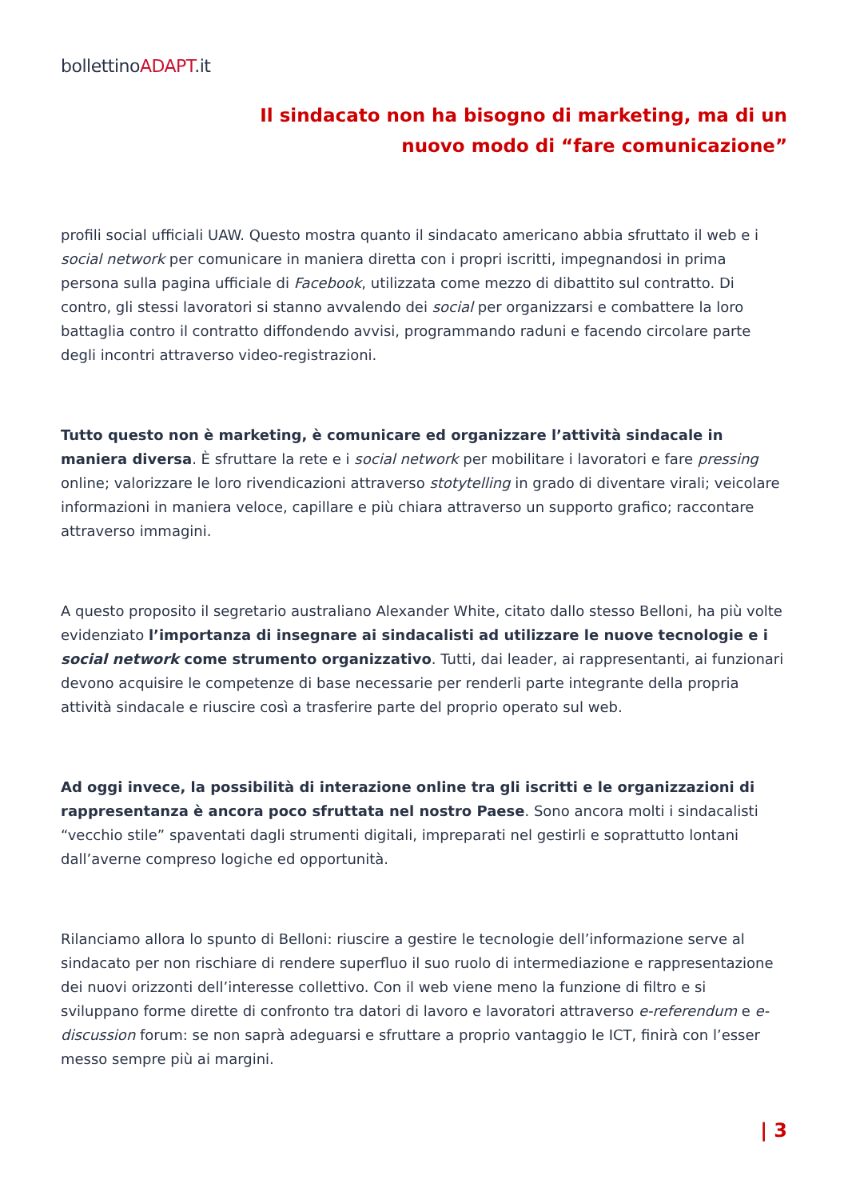bollettinoADAPT.it
Il sindacato non ha bisogno di marketing, ma di un
nuovo modo di “fare comunicazione”
profili social ufficiali UAW. Questo mostra quanto il sindacato americano abbia sfruttato il web e i social network per comunicare in maniera diretta con i propri iscritti, impegnandosi in prima persona sulla pagina ufficiale di Facebook, utilizzata come mezzo di dibattito sul contratto. Di contro, gli stessi lavoratori si stanno avvalendo dei social per organizzarsi e combattere la loro battaglia contro il contratto diffondendo avvisi, programmando raduni e facendo circolare parte degli incontri attraverso video-registrazioni.
Tutto questo non è marketing, è comunicare ed organizzare l’attività sindacale in maniera diversa. È sfruttare la rete e i social network per mobilitare i lavoratori e fare pressing online; valorizzare le loro rivendicazioni attraverso stotytelling in grado di diventare virali; veicolare informazioni in maniera veloce, capillare e più chiara attraverso un supporto grafico; raccontare attraverso immagini.
A questo proposito il segretario australiano Alexander White, citato dallo stesso Belloni, ha più volte evidenziato l’importanza di insegnare ai sindacalisti ad utilizzare le nuove tecnologie e i social network come strumento organizzativo. Tutti, dai leader, ai rappresentanti, ai funzionari devono acquisire le competenze di base necessarie per renderli parte integrante della propria attività sindacale e riuscire così a trasferire parte del proprio operato sul web.
Ad oggi invece, la possibilità di interazione online tra gli iscritti e le organizzazioni di rappresentanza è ancora poco sfruttata nel nostro Paese. Sono ancora molti i sindacalisti “vecchio stile” spaventati dagli strumenti digitali, impreparati nel gestirli e soprattutto lontani dall’averne compreso logiche ed opportunità.
Rilanciamo allora lo spunto di Belloni: riuscire a gestire le tecnologie dell’informazione serve al sindacato per non rischiare di rendere superfluo il suo ruolo di intermediazione e rappresentazione dei nuovi orizzonti dell’interesse collettivo. Con il web viene meno la funzione di filtro e si sviluppano forme dirette di confronto tra datori di lavoro e lavoratori attraverso e-referendum e e-discussion forum: se non saprà adeguarsi e sfruttare a proprio vantaggio le ICT, finirà con l’esser messo sempre più ai margini.
| 3